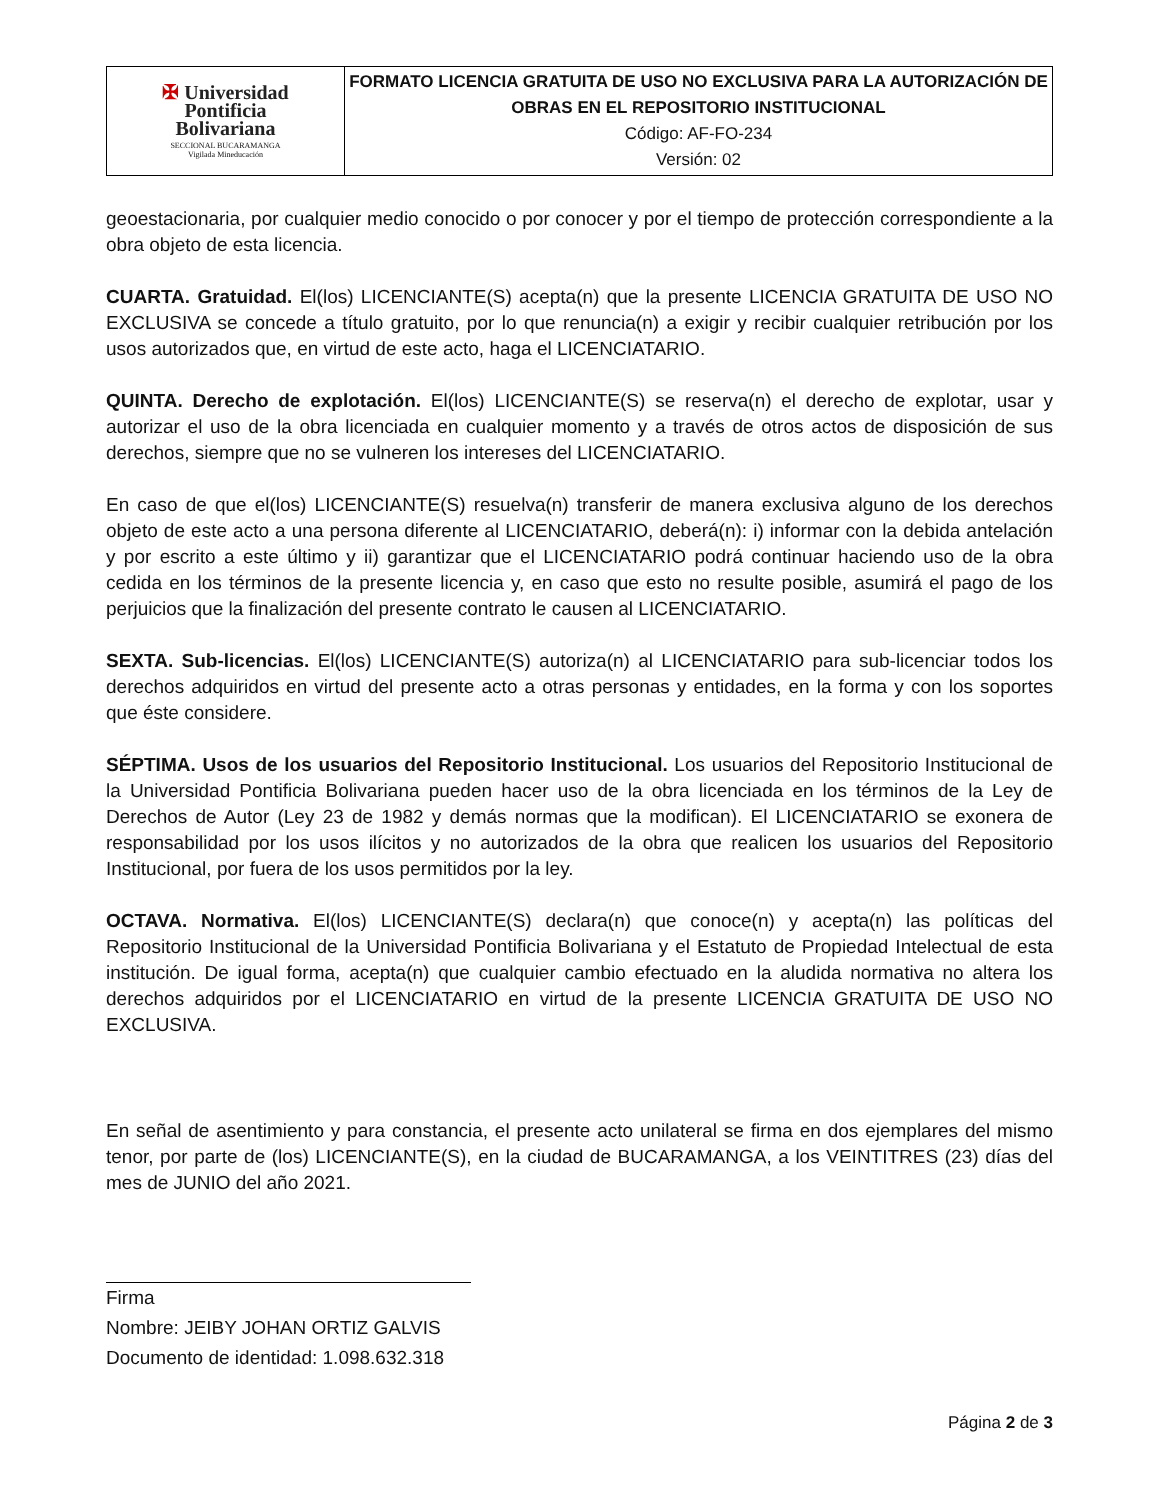| ✠ Universidad Pontificia Bolivariana SECCIONAL BUCARAMANGA Vigilada Mineducación | FORMATO LICENCIA GRATUITA DE USO NO EXCLUSIVA PARA LA AUTORIZACIÓN DE OBRAS EN EL REPOSITORIO INSTITUCIONAL Código: AF-FO-234 Versión: 02 |
geoestacionaria, por cualquier medio conocido o por conocer y por el tiempo de protección correspondiente a la obra objeto de esta licencia.
CUARTA. Gratuidad. El(los) LICENCIANTE(S) acepta(n) que la presente LICENCIA GRATUITA DE USO NO EXCLUSIVA se concede a título gratuito, por lo que renuncia(n) a exigir y recibir cualquier retribución por los usos autorizados que, en virtud de este acto, haga el LICENCIATARIO.
QUINTA. Derecho de explotación. El(los) LICENCIANTE(S) se reserva(n) el derecho de explotar, usar y autorizar el uso de la obra licenciada en cualquier momento y a través de otros actos de disposición de sus derechos, siempre que no se vulneren los intereses del LICENCIATARIO.
En caso de que el(los) LICENCIANTE(S) resuelva(n) transferir de manera exclusiva alguno de los derechos objeto de este acto a una persona diferente al LICENCIATARIO, deberá(n): i) informar con la debida antelación y por escrito a este último y ii) garantizar que el LICENCIATARIO podrá continuar haciendo uso de la obra cedida en los términos de la presente licencia y, en caso que esto no resulte posible, asumirá el pago de los perjuicios que la finalización del presente contrato le causen al LICENCIATARIO.
SEXTA. Sub-licencias. El(los) LICENCIANTE(S) autoriza(n) al LICENCIATARIO para sub-licenciar todos los derechos adquiridos en virtud del presente acto a otras personas y entidades, en la forma y con los soportes que éste considere.
SÉPTIMA. Usos de los usuarios del Repositorio Institucional. Los usuarios del Repositorio Institucional de la Universidad Pontificia Bolivariana pueden hacer uso de la obra licenciada en los términos de la Ley de Derechos de Autor (Ley 23 de 1982 y demás normas que la modifican). El LICENCIATARIO se exonera de responsabilidad por los usos ilícitos y no autorizados de la obra que realicen los usuarios del Repositorio Institucional, por fuera de los usos permitidos por la ley.
OCTAVA. Normativa. El(los) LICENCIANTE(S) declara(n) que conoce(n) y acepta(n) las políticas del Repositorio Institucional de la Universidad Pontificia Bolivariana y el Estatuto de Propiedad Intelectual de esta institución. De igual forma, acepta(n) que cualquier cambio efectuado en la aludida normativa no altera los derechos adquiridos por el LICENCIATARIO en virtud de la presente LICENCIA GRATUITA DE USO NO EXCLUSIVA.
En señal de asentimiento y para constancia, el presente acto unilateral se firma en dos ejemplares del mismo tenor, por parte de (los) LICENCIANTE(S), en la ciudad de BUCARAMANGA, a los VEINTITRES (23) días del mes de JUNIO del año 2021.
Firma
Nombre: JEIBY JOHAN ORTIZ GALVIS
Documento de identidad: 1.098.632.318
Página 2 de 3